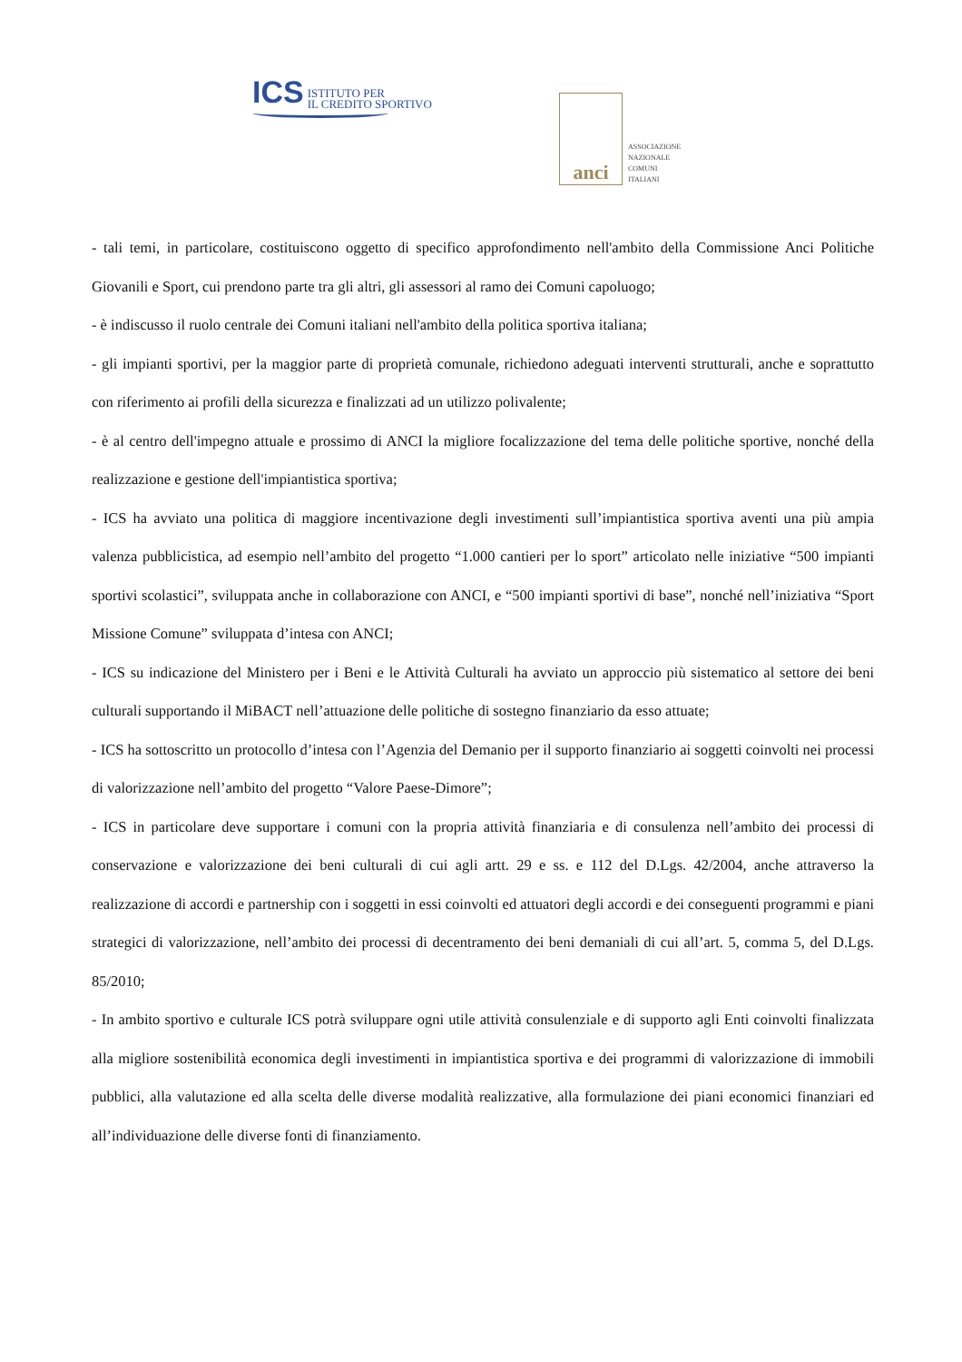ICS ISTITUTO PER
IL CREDITO SPORTIVO
anci
ASSOCIAZIONE
NAZIONALE
COMUNI
ITALIANI
- tali temi, in particolare, costituiscono oggetto di specifico approfondimento nell'ambito della Commissione Anci Politiche Giovanili e Sport, cui prendono parte tra gli altri, gli assessori al ramo dei Comuni capoluogo;
- è indiscusso il ruolo centrale dei Comuni italiani nell'ambito della politica sportiva italiana;
- gli impianti sportivi, per la maggior parte di proprietà comunale, richiedono adeguati interventi strutturali, anche e soprattutto con riferimento ai profili della sicurezza e finalizzati ad un utilizzo polivalente;
- è al centro dell'impegno attuale e prossimo di ANCI la migliore focalizzazione del tema delle politiche sportive, nonché della realizzazione e gestione dell'impiantistica sportiva;
- ICS ha avviato una politica di maggiore incentivazione degli investimenti sull’impiantistica sportiva aventi una più ampia valenza pubblicistica, ad esempio nell’ambito del progetto “1.000 cantieri per lo sport” articolato nelle iniziative “500 impianti sportivi scolastici”, sviluppata anche in collaborazione con ANCI, e “500 impianti sportivi di base”, nonché nell’iniziativa “Sport Missione Comune” sviluppata d’intesa con ANCI;
- ICS su indicazione del Ministero per i Beni e le Attività Culturali ha avviato un approccio più sistematico al settore dei beni culturali supportando il MiBACT nell’attuazione delle politiche di sostegno finanziario da esso attuate;
- ICS ha sottoscritto un protocollo d’intesa con l’Agenzia del Demanio per il supporto finanziario ai soggetti coinvolti nei processi di valorizzazione nell’ambito del progetto “Valore Paese-Dimore”;
- ICS in particolare deve supportare i comuni con la propria attività finanziaria e di consulenza nell’ambito dei processi di conservazione e valorizzazione dei beni culturali di cui agli artt. 29 e ss. e 112 del D.Lgs. 42/2004, anche attraverso la realizzazione di accordi e partnership con i soggetti in essi coinvolti ed attuatori degli accordi e dei conseguenti programmi e piani strategici di valorizzazione, nell’ambito dei processi di decentramento dei beni demaniali di cui all’art. 5, comma 5, del D.Lgs. 85/2010;
- In ambito sportivo e culturale ICS potrà sviluppare ogni utile attività consulenziale e di supporto agli Enti coinvolti finalizzata alla migliore sostenibilità economica degli investimenti in impiantistica sportiva e dei programmi di valorizzazione di immobili pubblici, alla valutazione ed alla scelta delle diverse modalità realizzative, alla formulazione dei piani economici finanziari ed all’individuazione delle diverse fonti di finanziamento.